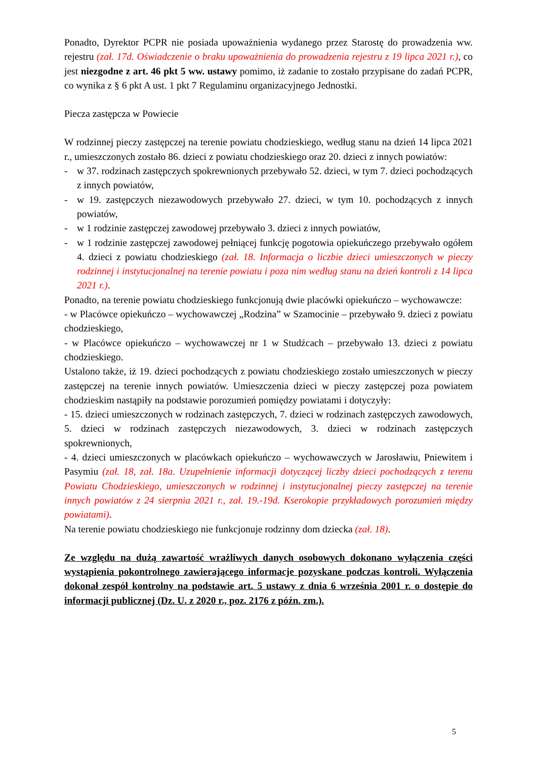Ponadto, Dyrektor PCPR nie posiada upoważnienia wydanego przez Starostę do prowadzenia ww. rejestru (zał. 17d. Oświadczenie o braku upoważnienia do prowadzenia rejestru z 19 lipca 2021 r.), co jest niezgodne z art. 46 pkt 5 ww. ustawy pomimo, iż zadanie to zostało przypisane do zadań PCPR, co wynika z § 6 pkt A ust. 1 pkt 7 Regulaminu organizacyjnego Jednostki.
Piecza zastępcza w Powiecie
W rodzinnej pieczy zastępczej na terenie powiatu chodzieskiego, według stanu na dzień 14 lipca 2021 r., umieszczonych zostało 86. dzieci z powiatu chodzieskiego oraz 20. dzieci z innych powiatów:
- w 37. rodzinach zastępczych spokrewnionych przebywało 52. dzieci, w tym 7. dzieci pochodzących z innych powiatów,
- w 19. zastępczych niezawodowych przebywało 27. dzieci, w tym 10. pochodzących z innych powiatów,
- w 1 rodzinie zastępczej zawodowej przebywało 3. dzieci z innych powiatów,
- w 1 rodzinie zastępczej zawodowej pełniącej funkcję pogotowia opiekuńczego przebywało ogółem 4. dzieci z powiatu chodzieskiego (zał. 18. Informacja o liczbie dzieci umieszczonych w pieczy rodzinnej i instytucjonalnej na terenie powiatu i poza nim według stanu na dzień kontroli z 14 lipca 2021 r.).
Ponadto, na terenie powiatu chodzieskiego funkcjonują dwie placówki opiekuńczo – wychowawcze:
- w Placówce opiekuńczo – wychowawczej „Rodzina” w Szamocinie – przebywało 9. dzieci z powiatu chodzieskiego,
- w Placówce opiekuńczo – wychowawczej nr 1 w Studźcach – przebywało 13. dzieci z powiatu chodzieskiego.
Ustalono także, iż 19. dzieci pochodzących z powiatu chodzieskiego zostało umieszczonych w pieczy zastępczej na terenie innych powiatów. Umieszczenia dzieci w pieczy zastępczej poza powiatem chodzieskim nastąpiły na podstawie porozumień pomiędzy powiatami i dotyczyły:
- 15. dzieci umieszczonych w rodzinach zastępczych, 7. dzieci w rodzinach zastępczych zawodowych, 5. dzieci w rodzinach zastępczych niezawodowych, 3. dzieci w rodzinach zastępczych spokrewnionych,
- 4. dzieci umieszczonych w placówkach opiekuńczo – wychowawczych w Jarosławiu, Pniewitem i Pasymiu (zał. 18, zał. 18a. Uzupełnienie informacji dotyczącej liczby dzieci pochodzących z terenu Powiatu Chodzieskiego, umieszczonych w rodzinnej i instytucjonalnej pieczy zastępczej na terenie innych powiatów z 24 sierpnia 2021 r., zał. 19.-19d. Kserokopie przykładowych porozumień między powiatami).
Na terenie powiatu chodzieskiego nie funkcjonuje rodzinny dom dziecka (zał. 18).
Ze względu na dużą zawartość wrażliwych danych osobowych dokonano wyłączenia części wystąpienia pokontrolnego zawierającego informacje pozyskane podczas kontroli. Wyłączenia dokonał zespół kontrolny na podstawie art. 5 ustawy z dnia 6 września 2001 r. o dostępie do informacji publicznej (Dz. U. z 2020 r., poz. 2176 z późn. zm.).
5